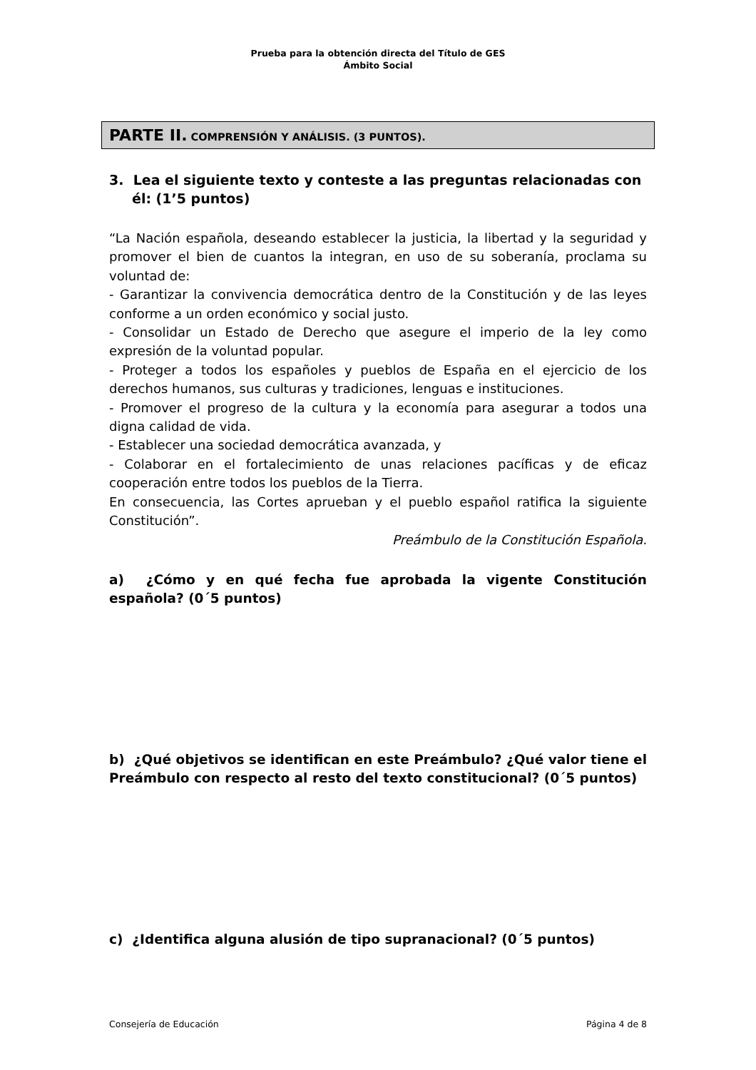Prueba para la obtención directa del Título de GES
Ámbito Social
PARTE II. COMPRENSIÓN Y ANÁLISIS. (3 PUNTOS).
3. Lea el siguiente texto y conteste a las preguntas relacionadas con él: (1’5 puntos)
“La Nación española, deseando establecer la justicia, la libertad y la seguridad y promover el bien de cuantos la integran, en uso de su soberanía, proclama su voluntad de:
- Garantizar la convivencia democrática dentro de la Constitución y de las leyes conforme a un orden económico y social justo.
- Consolidar un Estado de Derecho que asegure el imperio de la ley como expresión de la voluntad popular.
- Proteger a todos los españoles y pueblos de España en el ejercicio de los derechos humanos, sus culturas y tradiciones, lenguas e instituciones.
- Promover el progreso de la cultura y la economía para asegurar a todos una digna calidad de vida.
- Establecer una sociedad democrática avanzada, y
- Colaborar en el fortalecimiento de unas relaciones pacíficas y de eficaz cooperación entre todos los pueblos de la Tierra.
En consecuencia, las Cortes aprueban y el pueblo español ratifica la siguiente Constitución”.
Preámbulo de la Constitución Española.
a) ¿Cómo y en qué fecha fue aprobada la vigente Constitución española? (0´5 puntos)
b) ¿Qué objetivos se identifican en este Preámbulo? ¿Qué valor tiene el Preámbulo con respecto al resto del texto constitucional? (0´5 puntos)
c) ¿Identifica alguna alusión de tipo supranacional? (0´5 puntos)
Consejería de Educación Página 4 de 8